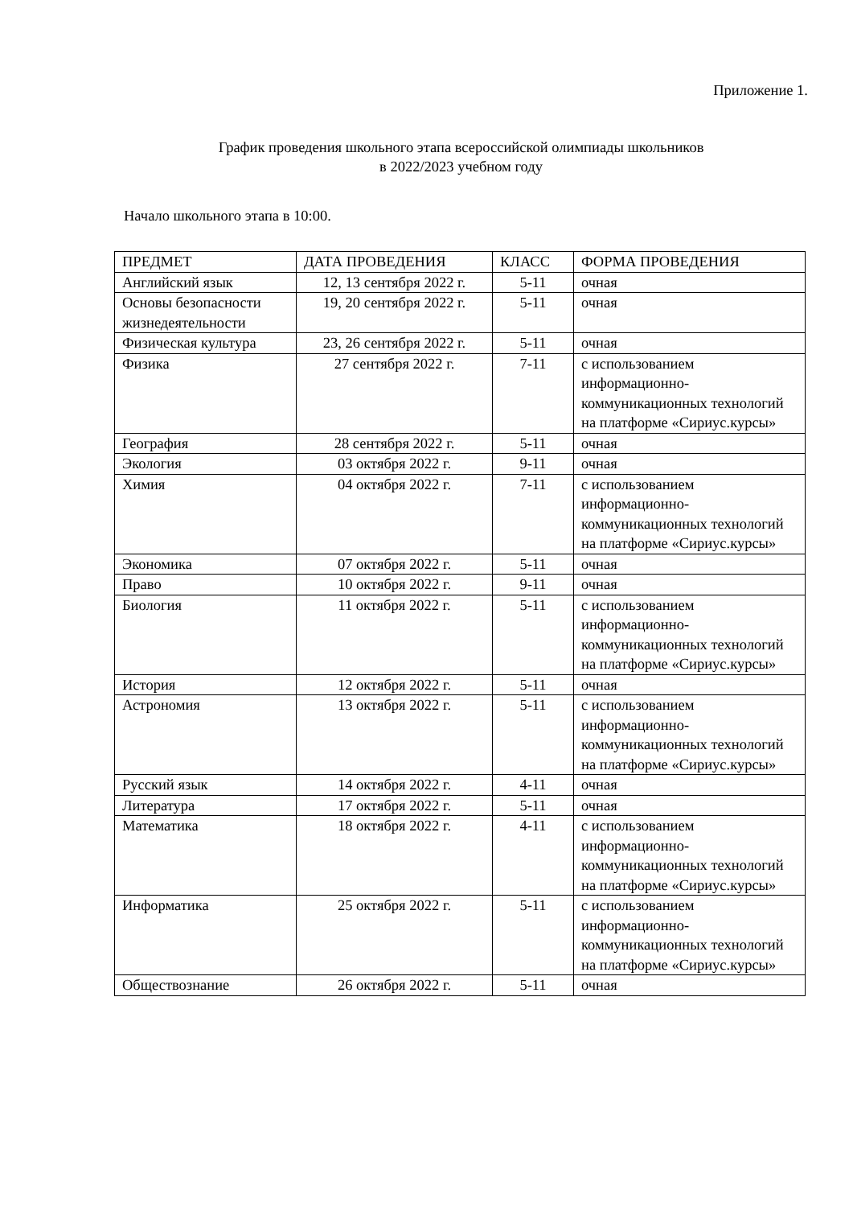Приложение 1.
График проведения школьного этапа всероссийской олимпиады школьников
в 2022/2023 учебном году
Начало школьного этапа в 10:00.
| ПРЕДМЕТ | ДАТА ПРОВЕДЕНИЯ | КЛАСС | ФОРМА ПРОВЕДЕНИЯ |
| --- | --- | --- | --- |
| Английский язык | 12, 13 сентября 2022 г. | 5-11 | очная |
| Основы безопасности жизнедеятельности | 19, 20 сентября 2022 г. | 5-11 | очная |
| Физическая культура | 23, 26 сентября 2022 г. | 5-11 | очная |
| Физика | 27 сентября 2022 г. | 7-11 | с использованием информационно-коммуникационных технологий на платформе «Сириус.курсы» |
| География | 28 сентября 2022 г. | 5-11 | очная |
| Экология | 03 октября 2022 г. | 9-11 | очная |
| Химия | 04 октября 2022 г. | 7-11 | с использованием информационно-коммуникационных технологий на платформе «Сириус.курсы» |
| Экономика | 07 октября 2022 г. | 5-11 | очная |
| Право | 10 октября 2022 г. | 9-11 | очная |
| Биология | 11 октября 2022 г. | 5-11 | с использованием информационно-коммуникационных технологий на платформе «Сириус.курсы» |
| История | 12 октября 2022 г. | 5-11 | очная |
| Астрономия | 13 октября 2022 г. | 5-11 | с использованием информационно-коммуникационных технологий на платформе «Сириус.курсы» |
| Русский язык | 14 октября 2022 г. | 4-11 | очная |
| Литература | 17 октября 2022 г. | 5-11 | очная |
| Математика | 18 октября 2022 г. | 4-11 | с использованием информационно-коммуникационных технологий на платформе «Сириус.курсы» |
| Информатика | 25 октября 2022 г. | 5-11 | с использованием информационно-коммуникационных технологий на платформе «Сириус.курсы» |
| Обществознание | 26 октября 2022 г. | 5-11 | очная |